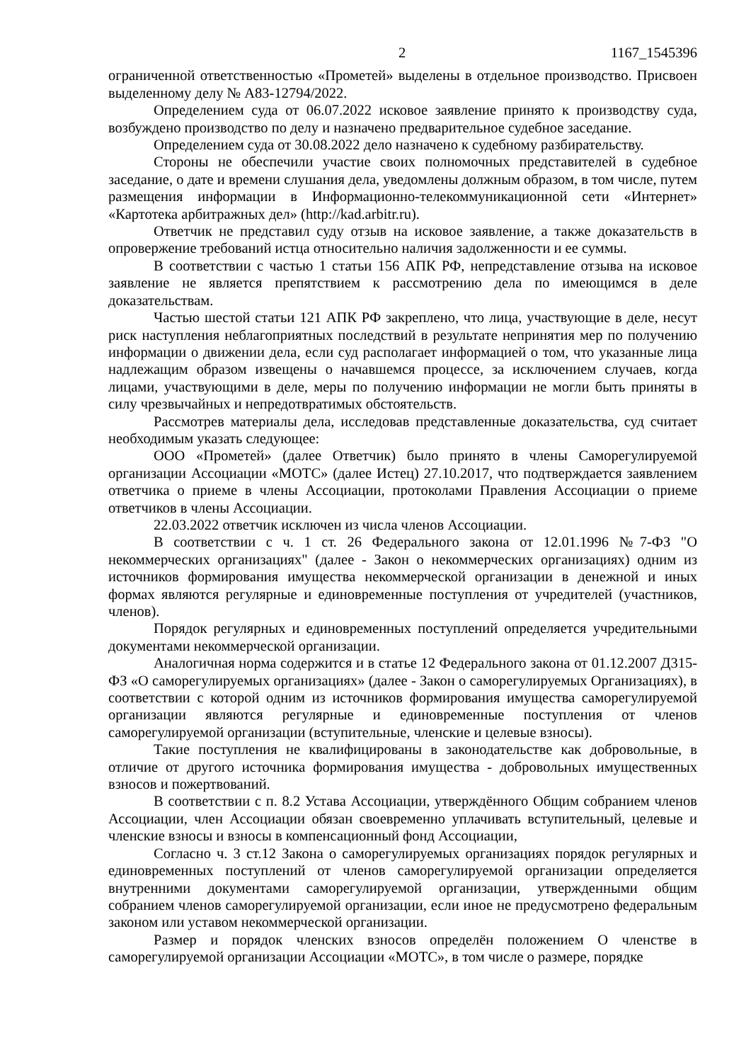2 1167_1545396
ограниченной ответственностью «Прометей» выделены в отдельное производство. Присвоен выделенному делу № А83-12794/2022.
Определением суда от 06.07.2022 исковое заявление принято к производству суда, возбуждено производство по делу и назначено предварительное судебное заседание.
Определением суда от 30.08.2022 дело назначено к судебному разбирательству.
Стороны не обеспечили участие своих полномочных представителей в судебное заседание, о дате и времени слушания дела, уведомлены должным образом, в том числе, путем размещения информации в Информационно-телекоммуникационной сети «Интернет» «Картотека арбитражных дел» (http://kad.arbitr.ru).
Ответчик не представил суду отзыв на исковое заявление, а также доказательств в опровержение требований истца относительно наличия задолженности и ее суммы.
В соответствии с частью 1 статьи 156 АПК РФ, непредставление отзыва на исковое заявление не является препятствием к рассмотрению дела по имеющимся в деле доказательствам.
Частью шестой статьи 121 АПК РФ закреплено, что лица, участвующие в деле, несут риск наступления неблагоприятных последствий в результате непринятия мер по получению информации о движении дела, если суд располагает информацией о том, что указанные лица надлежащим образом извещены о начавшемся процессе, за исключением случаев, когда лицами, участвующими в деле, меры по получению информации не могли быть приняты в силу чрезвычайных и непредотвратимых обстоятельств.
Рассмотрев материалы дела, исследовав представленные доказательства, суд считает необходимым указать следующее:
ООО «Прометей» (далее Ответчик) было принято в члены Саморегулируемой организации Ассоциации «МОТС» (далее Истец) 27.10.2017, что подтверждается заявлением ответчика о приеме в члены Ассоциации, протоколами Правления Ассоциации о приеме ответчиков в члены Ассоциации.
22.03.2022 ответчик исключен из числа членов Ассоциации.
В соответствии с ч. 1 ст. 26 Федерального закона от 12.01.1996 №7-ФЗ "О некоммерческих организациях" (далее - Закон о некоммерческих организациях) одним из источников формирования имущества некоммерческой организации в денежной и иных формах являются регулярные и единовременные поступления от учредителей (участников, членов).
Порядок регулярных и единовременных поступлений определяется учредительными документами некоммерческой организации.
Аналогичная норма содержится и в статье 12 Федерального закона от 01.12.2007 Д315-ФЗ «О саморегулируемых организациях» (далее - Закон о саморегулируемых Организациях), в соответствии с которой одним из источников формирования имущества саморегулируемой организации являются регулярные и единовременные поступления от членов саморегулируемой организации (вступительные, членские и целевые взносы).
Такие поступления не квалифицированы в законодательстве как добровольные, в отличие от другого источника формирования имущества - добровольных имущественных взносов и пожертвований.
В соответствии с п. 8.2 Устава Ассоциации, утверждённого Общим собранием членов Ассоциации, член Ассоциации обязан своевременно уплачивать вступительный, целевые и членские взносы и взносы в компенсационный фонд Ассоциации,
Согласно ч. 3 ст.12 Закона о саморегулируемых организациях порядок регулярных и единовременных поступлений от членов саморегулируемой организации определяется внутренними документами саморегулируемой организации, утвержденными общим собранием членов саморегулируемой организации, если иное не предусмотрено федеральным законом или уставом некоммерческой организации.
Размер и порядок членских взносов определён положением О членстве в саморегулируемой организации Ассоциации «МОТС», в том числе о размере, порядке